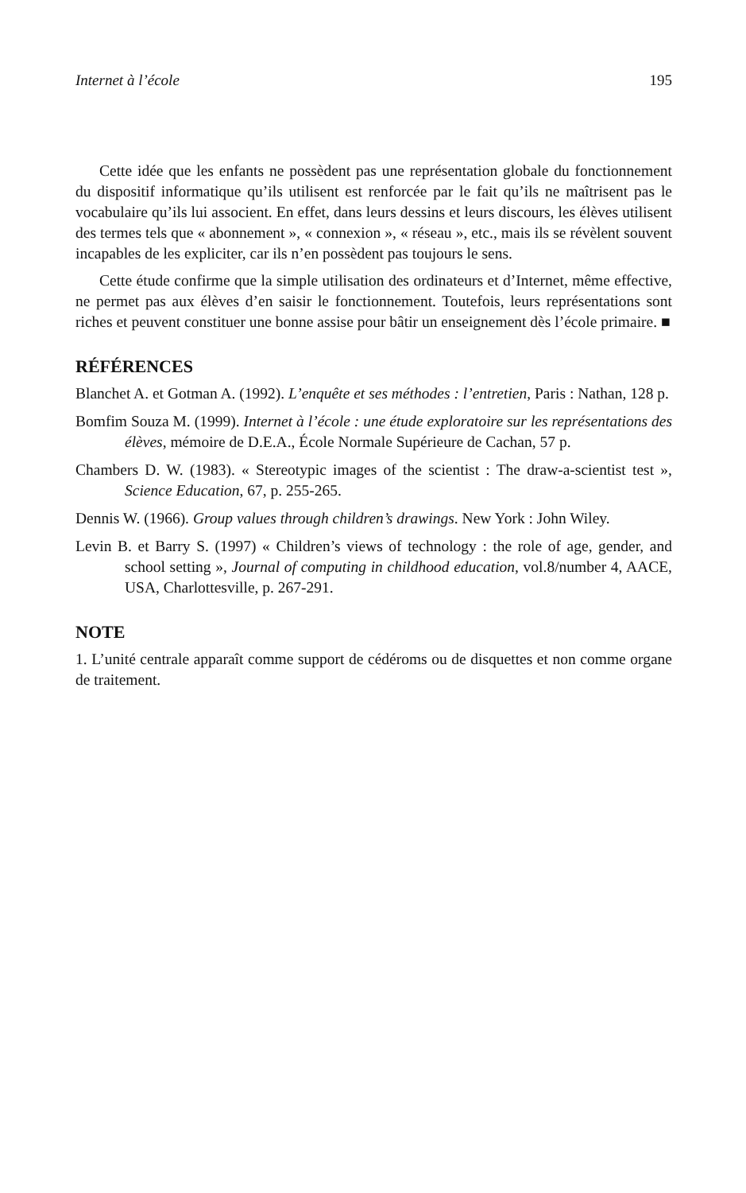Internet à l’école 195
Cette idée que les enfants ne possèdent pas une représentation globale du fonctionnement du dispositif informatique qu’ils utilisent est renforcée par le fait qu’ils ne maîtrisent pas le vocabulaire qu’ils lui associent. En effet, dans leurs dessins et leurs discours, les élèves utilisent des termes tels que « abonnement », « connexion », « réseau », etc., mais ils se révèlent souvent incapables de les expliciter, car ils n’en possèdent pas toujours le sens.
Cette étude confirme que la simple utilisation des ordinateurs et d’Internet, même effective, ne permet pas aux élèves d’en saisir le fonctionnement. Toutefois, leurs représentations sont riches et peuvent constituer une bonne assise pour bâtir un enseignement dès l’école primaire. ■
RÉFÉRENCES
Blanchet A. et Gotman A. (1992). L’enquête et ses méthodes : l’entretien, Paris : Nathan, 128 p.
Bomfim Souza M. (1999). Internet à l’école : une étude exploratoire sur les représentations des élèves, mémoire de D.E.A., École Normale Supérieure de Cachan, 57 p.
Chambers D. W. (1983). « Stereotypic images of the scientist : The draw-a-scientist test », Science Education, 67, p. 255-265.
Dennis W. (1966). Group values through children’s drawings. New York : John Wiley.
Levin B. et Barry S. (1997) « Children’s views of technology : the role of age, gender, and school setting », Journal of computing in childhood education, vol.8/number 4, AACE, USA, Charlottesville, p. 267-291.
NOTE
1. L’unité centrale apparaît comme support de cédéroms ou de disquettes et non comme organe de traitement.